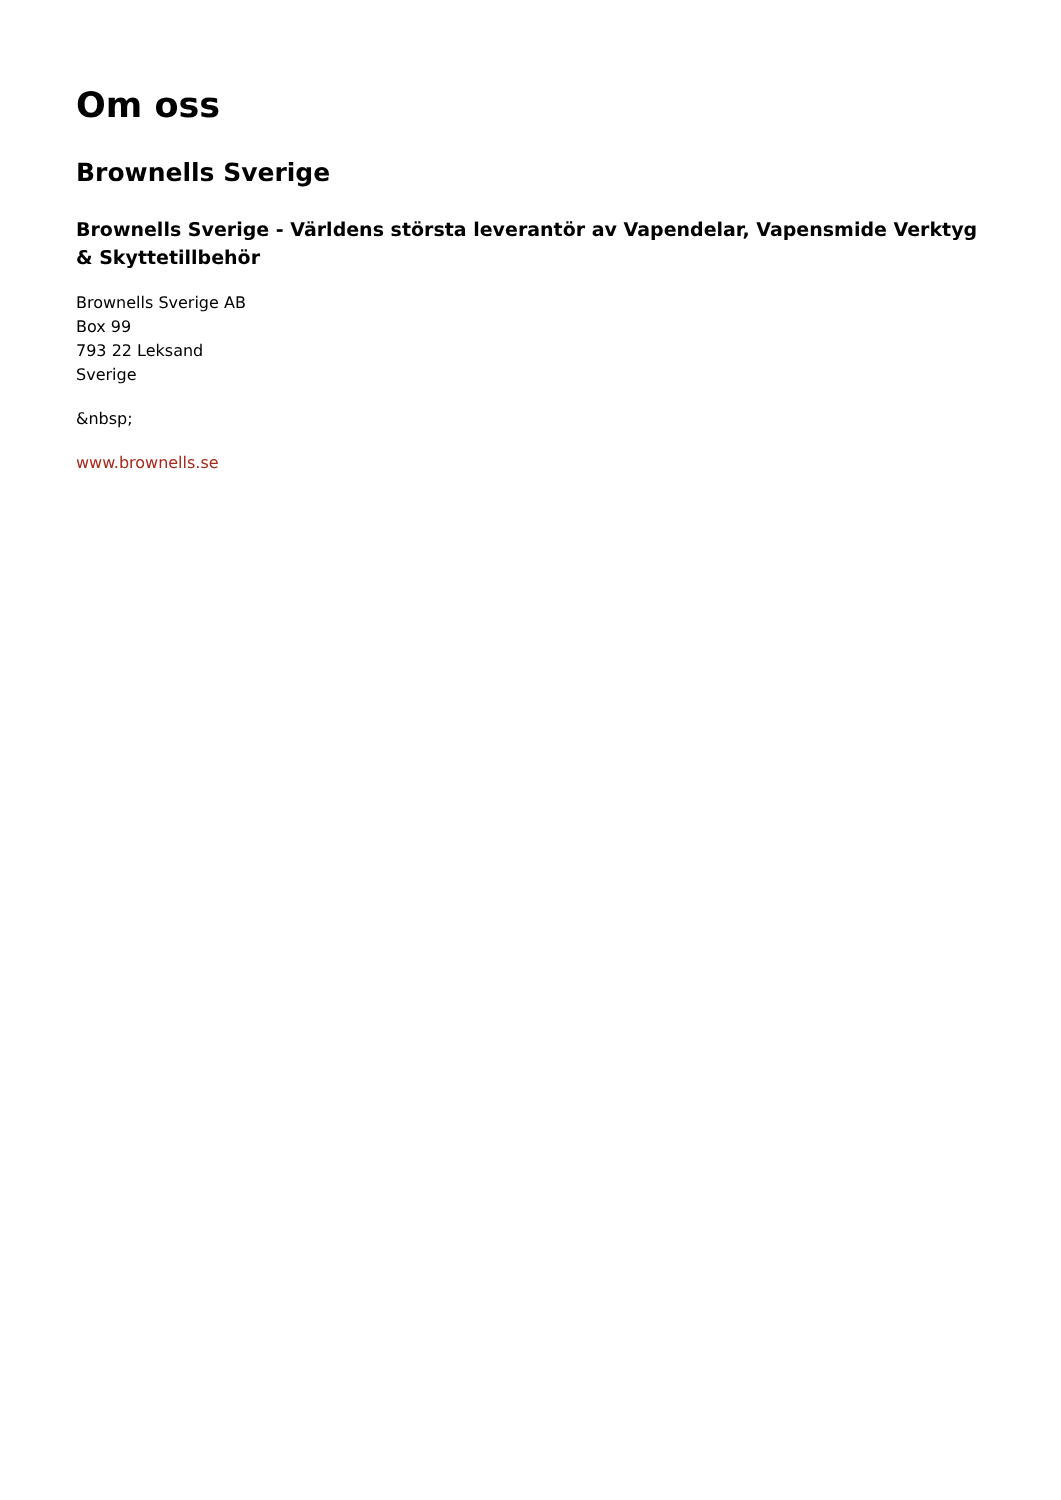Om oss
Brownells Sverige
Brownells Sverige - Världens största leverantör av Vapendelar, Vapensmide Verktyg & Skyttetillbehör
Brownells Sverige AB
Box 99
793 22 Leksand
Sverige
&nbsp;
www.brownells.se